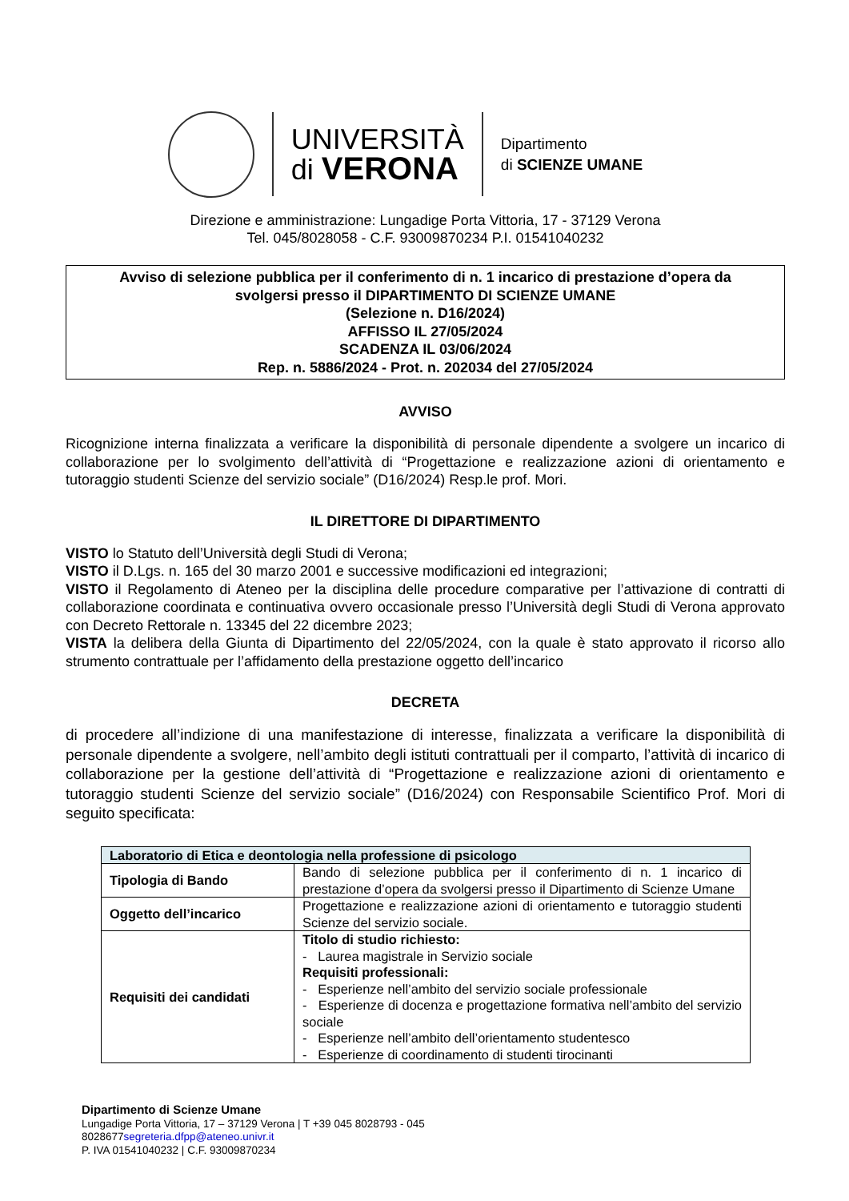UNIVERSITÀ
di VERONA
Dipartimento
di SCIENZE UMANE
Direzione e amministrazione: Lungadige Porta Vittoria, 17 - 37129 Verona
Tel. 045/8028058 - C.F. 93009870234 P.I. 01541040232
Avviso di selezione pubblica per il conferimento di n. 1 incarico di prestazione d’opera da
svolgersi presso il DIPARTIMENTO DI SCIENZE UMANE
(Selezione n. D16/2024)
AFFISSO IL 27/05/2024
SCADENZA IL 03/06/2024
Rep. n. 5886/2024 - Prot. n. 202034 del 27/05/2024
AVVISO
Ricognizione interna finalizzata a verificare la disponibilità di personale dipendente a svolgere un incarico di collaborazione per lo svolgimento dell’attività di “Progettazione e realizzazione azioni di orientamento e tutoraggio studenti Scienze del servizio sociale” (D16/2024) Resp.le prof. Mori.
IL DIRETTORE DI DIPARTIMENTO
VISTO lo Statuto dell’Università degli Studi di Verona;
VISTO il D.Lgs. n. 165 del 30 marzo 2001 e successive modificazioni ed integrazioni;
VISTO il Regolamento di Ateneo per la disciplina delle procedure comparative per l’attivazione di contratti di collaborazione coordinata e continuativa ovvero occasionale presso l’Università degli Studi di Verona approvato con Decreto Rettorale n. 13345 del 22 dicembre 2023;
VISTA la delibera della Giunta di Dipartimento del 22/05/2024, con la quale è stato approvato il ricorso allo strumento contrattuale per l’affidamento della prestazione oggetto dell’incarico
DECRETA
di procedere all’indizione di una manifestazione di interesse, finalizzata a verificare la disponibilità di personale dipendente a svolgere, nell’ambito degli istituti contrattuali per il comparto, l’attività di incarico di collaborazione per la gestione dell’attività di “Progettazione e realizzazione azioni di orientamento e tutoraggio studenti Scienze del servizio sociale” (D16/2024) con Responsabile Scientifico Prof. Mori di seguito specificata:
| Laboratorio di Etica e deontologia nella professione di psicologo | |
| --- | --- |
| Tipologia di Bando | Bando di selezione pubblica per il conferimento di n. 1 incarico di prestazione d’opera da svolgersi presso il Dipartimento di Scienze Umane |
| Oggetto dell’incarico | Progettazione e realizzazione azioni di orientamento e tutoraggio studenti Scienze del servizio sociale. |
| Requisiti dei candidati | Titolo di studio richiesto: - Laurea magistrale in Servizio sociale Requisiti professionali: - Esperienze nell’ambito del servizio sociale professionale - Esperienze di docenza e progettazione formativa nell’ambito del servizio sociale - Esperienze nell’ambito dell’orientamento studentesco - Esperienze di coordinamento di studenti tirocinanti |
Dipartimento di Scienze Umane
Lungadige Porta Vittoria, 17 – 37129 Verona | T +39 045 8028793 - 045
8028677segreteria.dfpp@ateneo.univr.it
P. IVA 01541040232 | C.F. 93009870234